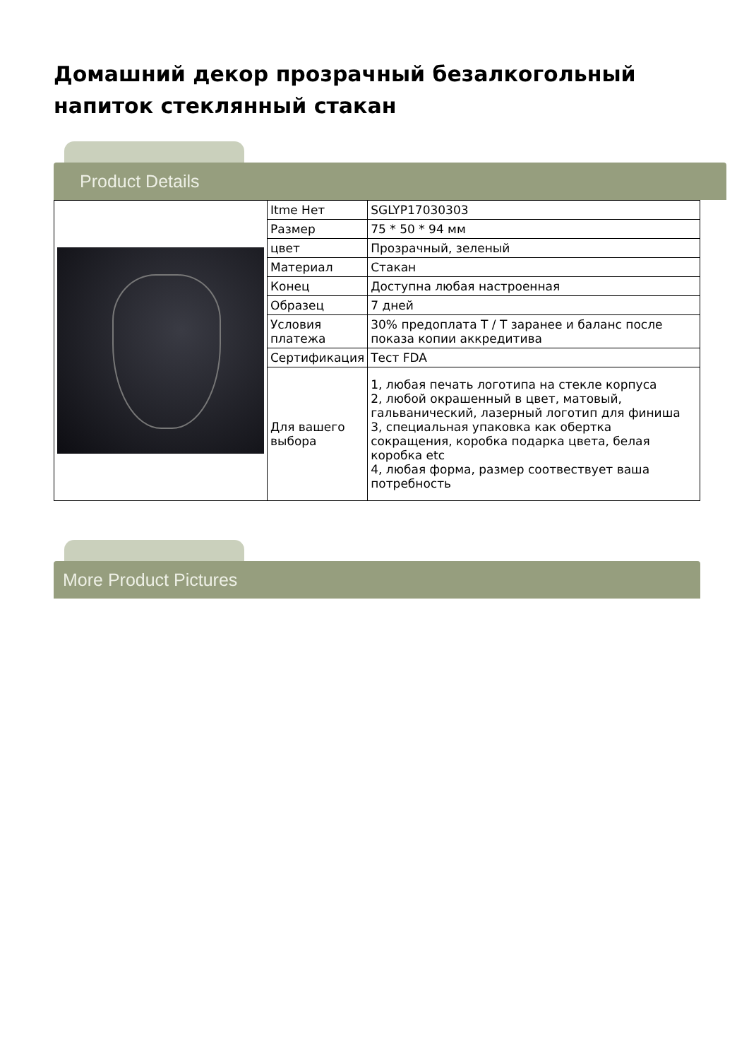Домашний декор прозрачный безалкогольный напиток стеклянный стакан
Product Details
| | Itme Нет | SGLYP17030303 |
| | Размер | 75 * 50 * 94 мм |
| | цвет | Прозрачный, зеленый |
| | Материал | Стакан |
| | Конец | Доступна любая настроенная |
| | Образец | 7 дней |
| | Условия платежа | 30% предоплата T / T заранее и баланс после показа копии аккредитива |
| | Сертификация | Тест FDA |
| | Для вашего выбора | 1, любая печать логотипа на стекле корпуса 2, любой окрашенный в цвет, матовый, гальванический, лазерный логотип для финиша 3, специальная упаковка как обертка сокращения, коробка подарка цвета, белая коробка etc 4, любая форма, размер соотвествует ваша потребность |
More Product Pictures